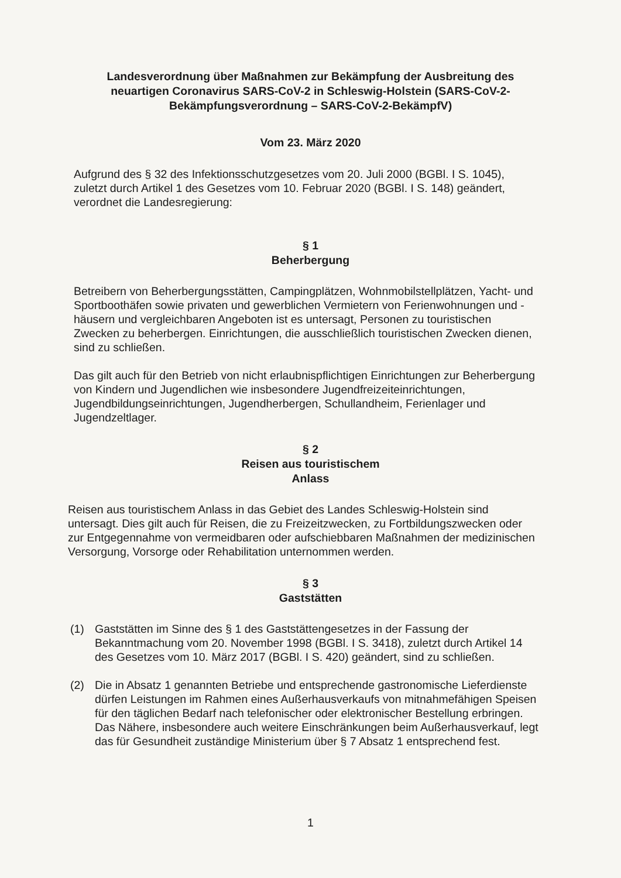Landesverordnung über Maßnahmen zur Bekämpfung der Ausbreitung des neuartigen Coronavirus SARS-CoV-2 in Schleswig-Holstein (SARS-CoV-2-Bekämpfungsverordnung – SARS-CoV-2-BekämpfV)
Vom 23. März 2020
Aufgrund des § 32 des Infektionsschutzgesetzes vom 20. Juli 2000 (BGBl. I S. 1045), zuletzt durch Artikel 1 des Gesetzes vom 10. Februar 2020 (BGBl. I S. 148) geändert, verordnet die Landesregierung:
§ 1
Beherbergung
Betreibern von Beherbergungsstätten, Campingplätzen, Wohnmobilstellplätzen, Yacht- und Sportboothäfen sowie privaten und gewerblichen Vermietern von Ferienwohnungen und -häusern und vergleichbaren Angeboten ist es untersagt, Personen zu touristischen Zwecken zu beherbergen. Einrichtungen, die ausschließlich touristischen Zwecken dienen, sind zu schließen.
Das gilt auch für den Betrieb von nicht erlaubnispflichtigen Einrichtungen zur Beherbergung von Kindern und Jugendlichen wie insbesondere Jugendfreizeiteinrichtungen, Jugendbildungseinrichtungen, Jugendherbergen, Schullandheim, Ferienlager und Jugendzeltlager.
§ 2
Reisen aus touristischem
Anlass
Reisen aus touristischem Anlass in das Gebiet des Landes Schleswig-Holstein sind untersagt. Dies gilt auch für Reisen, die zu Freizeitzwecken, zu Fortbildungszwecken oder zur Entgegennahme von vermeidbaren oder aufschiebbaren Maßnahmen der medizinischen Versorgung, Vorsorge oder Rehabilitation unternommen werden.
§ 3
Gaststätten
(1) Gaststätten im Sinne des § 1 des Gaststättengesetzes in der Fassung der Bekanntmachung vom 20. November 1998 (BGBl. I S. 3418), zuletzt durch Artikel 14 des Gesetzes vom 10. März 2017 (BGBl. I S. 420) geändert, sind zu schließen.
(2) Die in Absatz 1 genannten Betriebe und entsprechende gastronomische Lieferdienste dürfen Leistungen im Rahmen eines Außerhausverkaufs von mitnahmefähigen Speisen für den täglichen Bedarf nach telefonischer oder elektronischer Bestellung erbringen. Das Nähere, insbesondere auch weitere Einschränkungen beim Außerhausverkauf, legt das für Gesundheit zuständige Ministerium über § 7 Absatz 1 entsprechend fest.
1